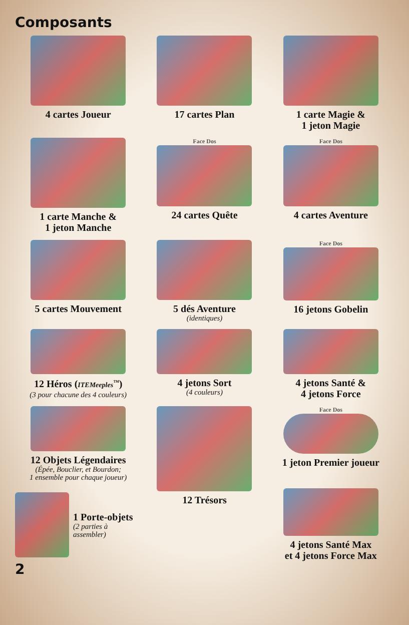Composants
4 cartes Joueur
17 cartes Plan
1 carte Magie &
1 jeton Magie
1 carte Manche &
1 jeton Manche
Face Dos
24 cartes Quête
Face Dos
4 cartes Aventure
5 cartes Mouvement
5 dés Aventure
(identiques)
Face Dos
16 jetons Gobelin
12 Héros (ITEMeeples<sup>™</sup>)
(3 pour chacune des 4 couleurs)
4 jetons Sort
(4 couleurs)
4 jetons Santé &
4 jetons Force
12 Objets Légendaires
(Épée, Bouclier, et Bourdon;
1 ensemble pour chaque joueur)
12 Trésors
Face Dos
1 jeton Premier joueur
1 Porte-objets
(2 parties à assembler)
4 jetons Santé Max
et 4 jetons Force Max
2